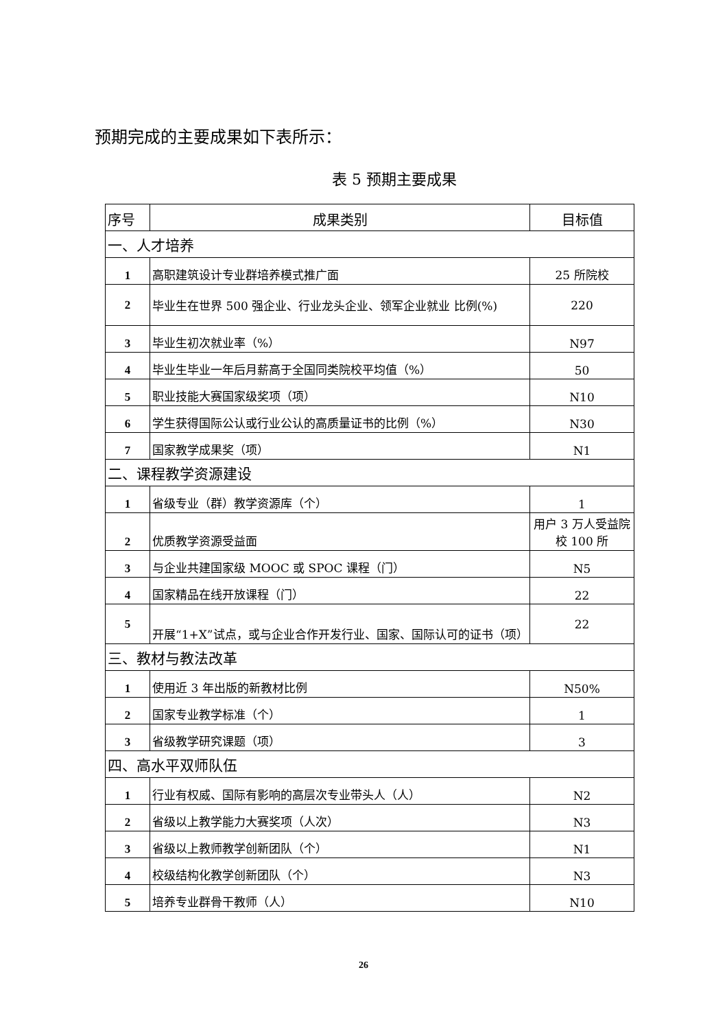预期完成的主要成果如下表所示：
表 5 预期主要成果
| 序号 | 成果类别 | 目标值 |
| --- | --- | --- |
| 一、人才培养 | | |
| 1 | 高职建筑设计专业群培养模式推广面 | 25 所院校 |
| 2 | 毕业生在世界 500 强企业、行业龙头企业、领军企业就业 比例(%) | 220 |
| 3 | 毕业生初次就业率（%） | N97 |
| 4 | 毕业生毕业一年后月薪高于全国同类院校平均值（%） | 50 |
| 5 | 职业技能大赛国家级奖项（项） | N10 |
| 6 | 学生获得国际公认或行业公认的高质量证书的比例（%） | N30 |
| 7 | 国家教学成果奖（项） | N1 |
| 二、课程教学资源建设 | | |
| 1 | 省级专业（群）教学资源库（个） | 1 |
| 2 | 优质教学资源受益面 | 用户 3 万人受益院校 100 所 |
| 3 | 与企业共建国家级 MOOC 或 SPOC 课程（门） | N5 |
| 4 | 国家精品在线开放课程（门） | 22 |
| 5 | 开展“1+X”试点，或与企业合作开发行业、国家、国际认可的证书（项） | 22 |
| 三、教材与教法改革 | | |
| 1 | 使用近 3 年出版的新教材比例 | N50% |
| 2 | 国家专业教学标准（个） | 1 |
| 3 | 省级教学研究课题（项） | 3 |
| 四、高水平双师队伍 | | |
| 1 | 行业有权威、国际有影响的高层次专业带头人（人） | N2 |
| 2 | 省级以上教学能力大赛奖项（人次） | N3 |
| 3 | 省级以上教师教学创新团队（个） | N1 |
| 4 | 校级结构化教学创新团队（个） | N3 |
| 5 | 培养专业群骨干教师（人） | N10 |
26